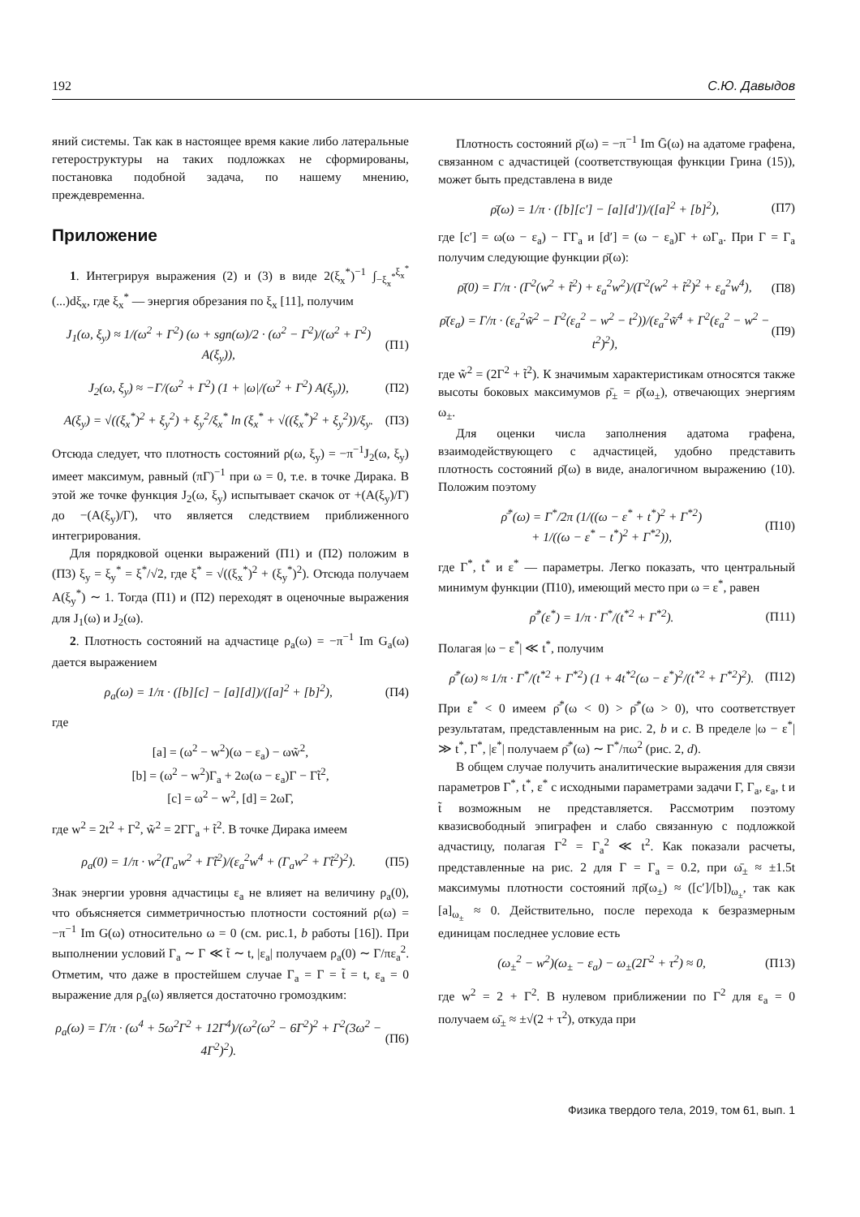192 С.Ю. Давыдов
яний системы. Так как в настоящее время какие либо латеральные гетероструктуры на таких подложках не сформированы, постановка подобной задача, по нашему мнению, преждевременна.
Приложение
1. Интегрируя выражения (2) и (3) в виде 2(ξ<sub>x</sub><sup>*</sup>)<sup>−1</sup> ∫<sub>−ξ<sub>x</sub><sup>*</sup></sub><sup>ξ<sub>x</sub><sup>*</sup></sup> (...)dξ<sub>x</sub>, где ξ<sub>x</sub><sup>*</sup> — энергия обрезания по ξ<sub>x</sub> [11], получим
J<sub>1</sub>(ω, ξ<sub>y</sub>) ≈ 1/(ω<sup>2</sup> + Γ<sup>2</sup>) (ω + sgn(ω)/2 · (ω<sup>2</sup> − Γ<sup>2</sup>)/(ω<sup>2</sup> + Γ<sup>2</sup>) A(ξ<sub>y</sub>)), (П1)
J<sub>2</sub>(ω, ξ<sub>y</sub>) ≈ −Γ/(ω<sup>2</sup> + Γ<sup>2</sup>) (1 + |ω|/(ω<sup>2</sup> + Γ<sup>2</sup>) A(ξ<sub>y</sub>)), (П2)
A(ξ<sub>y</sub>) = √((ξ<sub>x</sub><sup>*</sup>)<sup>2</sup> + ξ<sub>y</sub><sup>2</sup>) + ξ<sub>y</sub><sup>2</sup>/ξ<sub>x</sub><sup>*</sup> ln (ξ<sub>x</sub><sup>*</sup> + √((ξ<sub>x</sub><sup>*</sup>)<sup>2</sup> + ξ<sub>y</sub><sup>2</sup>))/ξ<sub>y</sub>. (П3)
Отсюда следует, что плотность состояний ρ(ω, ξ<sub>y</sub>) = −π<sup>−1</sup>J<sub>2</sub>(ω, ξ<sub>y</sub>) имеет максимум, равный (πΓ)<sup>−1</sup> при ω = 0, т.е. в точке Дирака. В этой же точке функция J<sub>2</sub>(ω, ξ<sub>y</sub>) испытывает скачок от +(A(ξ<sub>y</sub>)/Γ) до −(A(ξ<sub>y</sub>)/Γ), что является следствием приближенного интегрирования.
Для порядковой оценки выражений (П1) и (П2) положим в (П3) ξ<sub>y</sub> = ξ<sub>y</sub><sup>*</sup> = ξ<sup>*</sup>/√2, где ξ<sup>*</sup> = √((ξ<sub>x</sub><sup>*</sup>)<sup>2</sup> + (ξ<sub>y</sub><sup>*</sup>)<sup>2</sup>). Отсюда получаем A(ξ<sub>y</sub><sup>*</sup>) ∼ 1. Тогда (П1) и (П2) переходят в оценочные выражения для J<sub>1</sub>(ω) и J<sub>2</sub>(ω).
2. Плотность состояний на адчастице ρ<sub>a</sub>(ω) = −π<sup>−1</sup> Im G<sub>a</sub>(ω) дается выражением
ρ<sub>a</sub>(ω) = 1/π · ([b][c] − [a][d])/([a]<sup>2</sup> + [b]<sup>2</sup>), (П4)
где
[a] = (ω<sup>2</sup> − w<sup>2</sup>)(ω − ε<sub>a</sub>) − ωw̃<sup>2</sup>,
[b] = (ω<sup>2</sup> − w<sup>2</sup>)Γ<sub>a</sub> + 2ω(ω − ε<sub>a</sub>)Γ − Γt̃<sup>2</sup>,
[c] = ω<sup>2</sup> − w<sup>2</sup>, [d] = 2ωΓ,
где w<sup>2</sup> = 2t<sup>2</sup> + Γ<sup>2</sup>, w̃<sup>2</sup> = 2ΓΓ<sub>a</sub> + t̃<sup>2</sup>. В точке Дирака имеем
ρ<sub>a</sub>(0) = 1/π · w<sup>2</sup>(Γ<sub>a</sub>w<sup>2</sup> + Γt̃<sup>2</sup>)/(ε<sub>a</sub><sup>2</sup>w<sup>4</sup> + (Γ<sub>a</sub>w<sup>2</sup> + Γt̃<sup>2</sup>)<sup>2</sup>). (П5)
Знак энергии уровня адчастицы ε<sub>a</sub> не влияет на величину ρ<sub>a</sub>(0), что объясняется симметричностью плотности состояний ρ(ω) = −π<sup>−1</sup> Im G(ω) относительно ω = 0 (см. рис.1, b работы [16]). При выполнении условий Γ<sub>a</sub> ∼ Γ ≪ t̃ ∼ t, |ε<sub>a</sub>| получаем ρ<sub>a</sub>(0) ∼ Γ/πε<sub>a</sub><sup>2</sup>. Отметим, что даже в простейшем случае Γ<sub>a</sub> = Γ = t̃ = t, ε<sub>a</sub> = 0 выражение для ρ<sub>a</sub>(ω) является достаточно громоздким:
ρ<sub>a</sub>(ω) = Γ/π · (ω<sup>4</sup> + 5ω<sup>2</sup>Γ<sup>2</sup> + 12Γ<sup>4</sup>)/(ω<sup>2</sup>(ω<sup>2</sup> − 6Γ<sup>2</sup>)<sup>2</sup> + Γ<sup>2</sup>(3ω<sup>2</sup> − 4Γ<sup>2</sup>)<sup>2</sup>). (П6)
Плотность состояний ρ̄(ω) = −π<sup>−1</sup> Im Ḡ(ω) на адатоме графена, связанном с адчастицей (соответствующая функции Грина (15)), может быть представлена в виде
ρ̄(ω) = 1/π · ([b][c′] − [a][d′])/([a]<sup>2</sup> + [b]<sup>2</sup>), (П7)
где [c′] = ω(ω − ε<sub>a</sub>) − ΓΓ<sub>a</sub> и [d′] = (ω − ε<sub>a</sub>)Γ + ωΓ<sub>a</sub>. При Γ = Γ<sub>a</sub> получим следующие функции ρ̄(ω):
ρ̄(0) = Γ/π · (Γ<sup>2</sup>(w<sup>2</sup> + t̃<sup>2</sup>) + ε<sub>a</sub><sup>2</sup>w<sup>2</sup>)/(Γ<sup>2</sup>(w<sup>2</sup> + t̃<sup>2</sup>)<sup>2</sup> + ε<sub>a</sub><sup>2</sup>w<sup>4</sup>), (П8)
ρ̄(ε<sub>a</sub>) = Γ/π · (ε<sub>a</sub><sup>2</sup>w̃<sup>2</sup> − Γ<sup>2</sup>(ε<sub>a</sub><sup>2</sup> − w<sup>2</sup> − t<sup>2</sup>))/(ε<sub>a</sub><sup>2</sup>w̃<sup>4</sup> + Γ<sup>2</sup>(ε<sub>a</sub><sup>2</sup> − w<sup>2</sup> − t<sup>2</sup>)<sup>2</sup>), (П9)
где w̃<sup>2</sup> = (2Γ<sup>2</sup> + t̃<sup>2</sup>). К значимым характеристикам относятся также высоты боковых максимумов ρ̄<sub>±</sub> = ρ̄(ω<sub>±</sub>), отвечающих энергиям ω<sub>±</sub>.
Для оценки числа заполнения адатома графена, взаимодействующего с адчастицей, удобно представить плотность состояний ρ̄(ω) в виде, аналогичном выражению (10). Положим поэтому
ρ̄<sup>*</sup>(ω) = Γ<sup>*</sup>/2π (1/((ω − ε<sup>*</sup> + t<sup>*</sup>)<sup>2</sup> + Γ<sup>*2</sup>)
+ 1/((ω − ε<sup>*</sup> − t<sup>*</sup>)<sup>2</sup> + Γ<sup>*2</sup>)), (П10)
где Γ<sup>*</sup>, t<sup>*</sup> и ε<sup>*</sup> — параметры. Легко показать, что центральный минимум функции (П10), имеющий место при ω = ε<sup>*</sup>, равен
ρ̄<sup>*</sup>(ε<sup>*</sup>) = 1/π · Γ<sup>*</sup>/(t<sup>*2</sup> + Γ<sup>*2</sup>). (П11)
Полагая |ω − ε<sup>*</sup>| ≪ t<sup>*</sup>, получим
ρ̄<sup>*</sup>(ω) ≈ 1/π · Γ<sup>*</sup>/(t<sup>*2</sup> + Γ<sup>*2</sup>) (1 + 4t<sup>*2</sup>(ω − ε<sup>*</sup>)<sup>2</sup>/(t<sup>*2</sup> + Γ<sup>*2</sup>)<sup>2</sup>). (П12)
При ε<sup>*</sup> < 0 имеем ρ̄<sup>*</sup>(ω < 0) > ρ̄<sup>*</sup>(ω > 0), что соответствует результатам, представленным на рис. 2, b и c. В пределе |ω − ε<sup>*</sup>| ≫ t<sup>*</sup>, Γ<sup>*</sup>, |ε<sup>*</sup>| получаем ρ̄<sup>*</sup>(ω) ∼ Γ<sup>*</sup>/πω<sup>2</sup> (рис. 2, d).
В общем случае получить аналитические выражения для связи параметров Γ<sup>*</sup>, t<sup>*</sup>, ε<sup>*</sup> с исходными параметрами задачи Γ, Γ<sub>a</sub>, ε<sub>a</sub>, t и t̃ возможным не представляется. Рассмотрим поэтому квазисвободный эпиграфен и слабо связанную с подложкой адчастицу, полагая Γ<sup>2</sup> = Γ<sub>a</sub><sup>2</sup> ≪ t<sup>2</sup>. Как показали расчеты, представленные на рис. 2 для Γ = Γ<sub>a</sub> = 0.2, при ω̄<sub>±</sub> ≈ ±1.5t максимумы плотности состояний πρ̄(ω<sub>±</sub>) ≈ ([c′]/[b])<sub>ω<sub>±</sub></sub>, так как [a]<sub>ω<sub>±</sub></sub> ≈ 0. Действительно, после перехода к безразмерным единицам последнее условие есть
(ω<sub>±</sub><sup>2</sup> − w<sup>2</sup>)(ω<sub>±</sub> − ε<sub>a</sub>) − ω<sub>±</sub>(2Γ<sup>2</sup> + τ<sup>2</sup>) ≈ 0, (П13)
где w<sup>2</sup> = 2 + Γ<sup>2</sup>. В нулевом приближении по Γ<sup>2</sup> для ε<sub>a</sub> = 0 получаем ω̄<sub>±</sub> ≈ ±√(2 + τ<sup>2</sup>), откуда при
Физика твердого тела, 2019, том 61, вып. 1